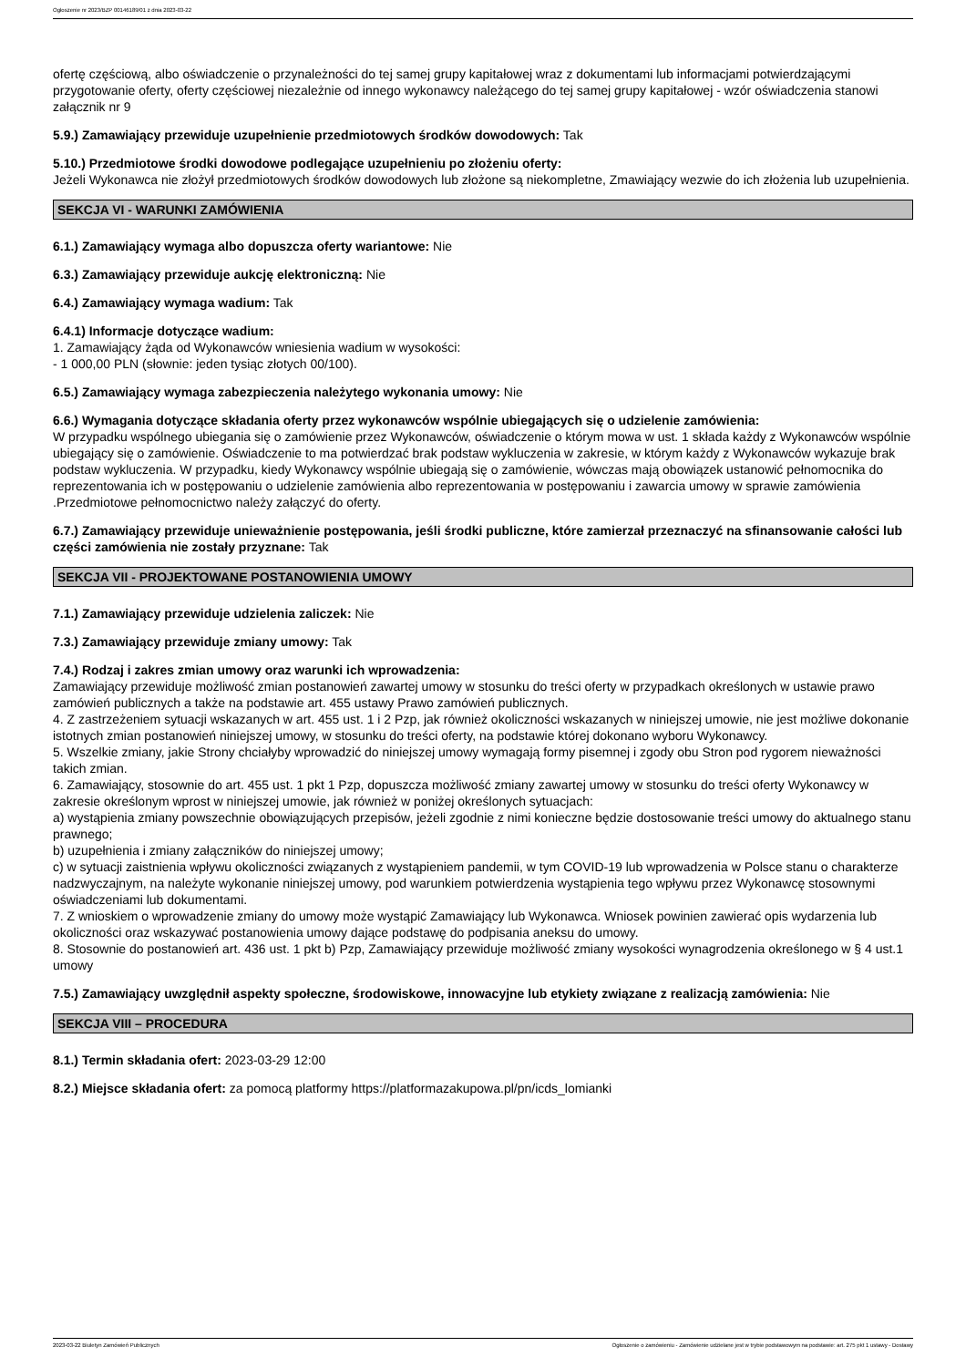Ogłoszenie nr 2023/BZP 00146189/01 z dnia 2023-03-22
ofertę częściową, albo oświadczenie o przynależności do tej samej grupy kapitałowej wraz z dokumentami lub informacjami potwierdzającymi przygotowanie oferty, oferty częściowej niezależnie od innego wykonawcy należącego do tej samej grupy kapitałowej - wzór oświadczenia stanowi załącznik nr 9
5.9.) Zamawiający przewiduje uzupełnienie przedmiotowych środków dowodowych: Tak
5.10.) Przedmiotowe środki dowodowe podlegające uzupełnieniu po złożeniu oferty:
Jeżeli Wykonawca nie złożył przedmiotowych środków dowodowych lub złożone są niekompletne, Zmawiający wezwie do ich złożenia lub uzupełnienia.
SEKCJA VI - WARUNKI ZAMÓWIENIA
6.1.) Zamawiający wymaga albo dopuszcza oferty wariantowe: Nie
6.3.) Zamawiający przewiduje aukcję elektroniczną: Nie
6.4.) Zamawiający wymaga wadium: Tak
6.4.1) Informacje dotyczące wadium:
1. Zamawiający żąda od Wykonawców wniesienia wadium w wysokości:
- 1 000,00 PLN (słownie: jeden tysiąc złotych 00/100).
6.5.) Zamawiający wymaga zabezpieczenia należytego wykonania umowy: Nie
6.6.) Wymagania dotyczące składania oferty przez wykonawców wspólnie ubiegających się o udzielenie zamówienia:
W przypadku wspólnego ubiegania się o zamówienie przez Wykonawców, oświadczenie o którym mowa w ust. 1 składa każdy z Wykonawców wspólnie ubiegający się o zamówienie. Oświadczenie to ma potwierdzać brak podstaw wykluczenia w zakresie, w którym każdy z Wykonawców wykazuje brak podstaw wykluczenia. W przypadku, kiedy Wykonawcy wspólnie ubiegają się o zamówienie, wówczas mają obowiązek ustanowić pełnomocnika do reprezentowania ich w postępowaniu o udzielenie zamówienia albo reprezentowania w postępowaniu i zawarcia umowy w sprawie zamówienia .Przedmiotowe pełnomocnictwo należy załączyć do oferty.
6.7.) Zamawiający przewiduje unieważnienie postępowania, jeśli środki publiczne, które zamierzał przeznaczyć na sfinansowanie całości lub części zamówienia nie zostały przyznane: Tak
SEKCJA VII - PROJEKTOWANE POSTANOWIENIA UMOWY
7.1.) Zamawiający przewiduje udzielenia zaliczek: Nie
7.3.) Zamawiający przewiduje zmiany umowy: Tak
7.4.) Rodzaj i zakres zmian umowy oraz warunki ich wprowadzenia:
Zamawiający przewiduje możliwość zmian postanowień zawartej umowy w stosunku do treści oferty w przypadkach określonych w ustawie prawo zamówień publicznych a także na podstawie art. 455 ustawy Prawo zamówień publicznych.
4. Z zastrzeżeniem sytuacji wskazanych w art. 455 ust. 1 i 2 Pzp, jak również okoliczności wskazanych w niniejszej umowie, nie jest możliwe dokonanie istotnych zmian postanowień niniejszej umowy, w stosunku do treści oferty, na podstawie której dokonano wyboru Wykonawcy.
5. Wszelkie zmiany, jakie Strony chciałyby wprowadzić do niniejszej umowy wymagają formy pisemnej i zgody obu Stron pod rygorem nieważności takich zmian.
6. Zamawiający, stosownie do art. 455 ust. 1 pkt 1 Pzp, dopuszcza możliwość zmiany zawartej umowy w stosunku do treści oferty Wykonawcy w zakresie określonym wprost w niniejszej umowie, jak również w poniżej określonych sytuacjach:
a) wystąpienia zmiany powszechnie obowiązujących przepisów, jeżeli zgodnie z nimi konieczne będzie dostosowanie treści umowy do aktualnego stanu prawnego;
b) uzupełnienia i zmiany załączników do niniejszej umowy;
c) w sytuacji zaistnienia wpływu okoliczności związanych z wystąpieniem pandemii, w tym COVID-19 lub wprowadzenia w Polsce stanu o charakterze nadzwyczajnym, na należyte wykonanie niniejszej umowy, pod warunkiem potwierdzenia wystąpienia tego wpływu przez Wykonawcę stosownymi oświadczeniami lub dokumentami.
7. Z wnioskiem o wprowadzenie zmiany do umowy może wystąpić Zamawiający lub Wykonawca. Wniosek powinien zawierać opis wydarzenia lub okoliczności oraz wskazywać postanowienia umowy dające podstawę do podpisania aneksu do umowy.
8. Stosownie do postanowień art. 436 ust. 1 pkt b) Pzp, Zamawiający przewiduje możliwość zmiany wysokości wynagrodzenia określonego w § 4 ust.1 umowy
7.5.) Zamawiający uwzględnił aspekty społeczne, środowiskowe, innowacyjne lub etykiety związane z realizacją zamówienia: Nie
SEKCJA VIII – PROCEDURA
8.1.) Termin składania ofert: 2023-03-29 12:00
8.2.) Miejsce składania ofert: za pomocą platformy https://platformazakupowa.pl/pn/icds_lomianki
2023-03-22 Biuletyn Zamówień Publicznych Ogłoszenie o zamówieniu - Zamówienie udzielane jest w trybie podstawowym na podstawie: art. 275 pkt 1 ustawy - Dostawy